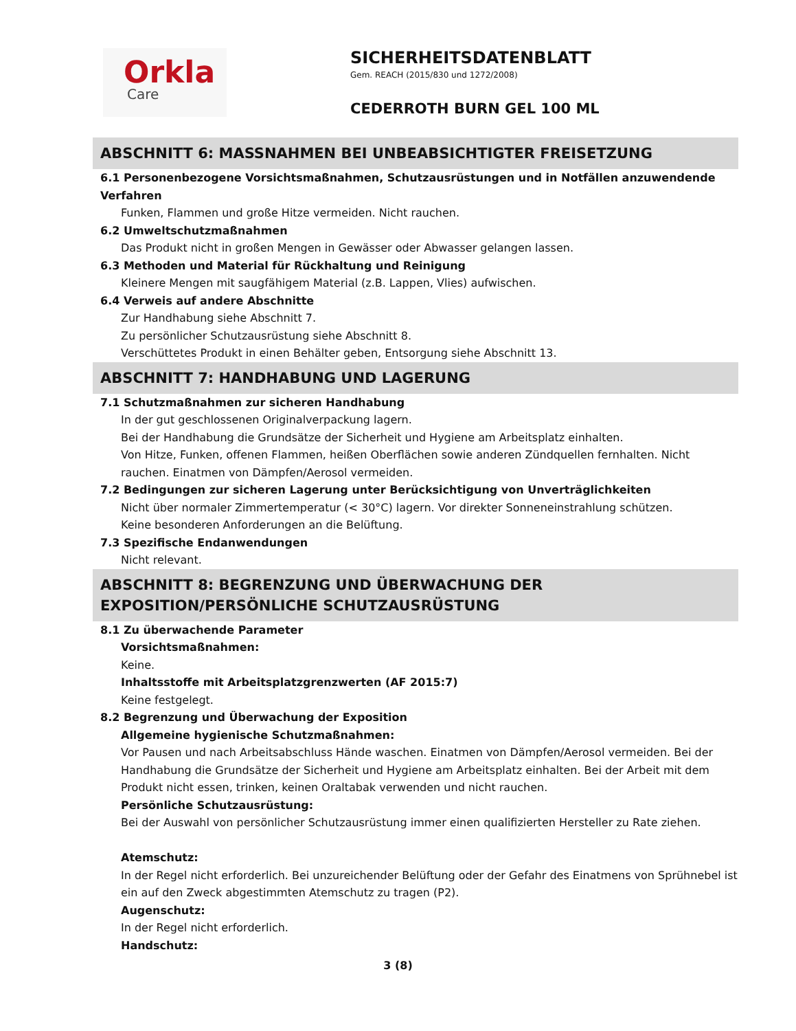Orkla
Care
SICHERHEITSDATENBLATT
Gem. REACH (2015/830 und 1272/2008)
CEDERROTH BURN GEL 100 ML
ABSCHNITT 6: MASSNAHMEN BEI UNBEABSICHTIGTER FREISETZUNG
6.1 Personenbezogene Vorsichtsmaßnahmen, Schutzausrüstungen und in Notfällen anzuwendende Verfahren
Funken, Flammen und große Hitze vermeiden. Nicht rauchen.
6.2 Umweltschutzmaßnahmen
Das Produkt nicht in großen Mengen in Gewässer oder Abwasser gelangen lassen.
6.3 Methoden und Material für Rückhaltung und Reinigung
Kleinere Mengen mit saugfähigem Material (z.B. Lappen, Vlies) aufwischen.
6.4 Verweis auf andere Abschnitte
Zur Handhabung siehe Abschnitt 7.
Zu persönlicher Schutzausrüstung siehe Abschnitt 8.
Verschüttetes Produkt in einen Behälter geben, Entsorgung siehe Abschnitt 13.
ABSCHNITT 7: HANDHABUNG UND LAGERUNG
7.1 Schutzmaßnahmen zur sicheren Handhabung
In der gut geschlossenen Originalverpackung lagern.
Bei der Handhabung die Grundsätze der Sicherheit und Hygiene am Arbeitsplatz einhalten.
Von Hitze, Funken, offenen Flammen, heißen Oberflächen sowie anderen Zündquellen fernhalten. Nicht rauchen. Einatmen von Dämpfen/Aerosol vermeiden.
7.2 Bedingungen zur sicheren Lagerung unter Berücksichtigung von Unverträglichkeiten
Nicht über normaler Zimmertemperatur (< 30°C) lagern. Vor direkter Sonneneinstrahlung schützen.
Keine besonderen Anforderungen an die Belüftung.
7.3 Spezifische Endanwendungen
Nicht relevant.
ABSCHNITT 8: BEGRENZUNG UND ÜBERWACHUNG DER EXPOSITION/PERSÖNLICHE SCHUTZAUSRÜSTUNG
8.1 Zu überwachende Parameter
Vorsichtsmaßnahmen:
Keine.
Inhaltsstoffe mit Arbeitsplatzgrenzwerten (AF 2015:7)
Keine festgelegt.
8.2 Begrenzung und Überwachung der Exposition
Allgemeine hygienische Schutzmaßnahmen:
Vor Pausen und nach Arbeitsabschluss Hände waschen. Einatmen von Dämpfen/Aerosol vermeiden. Bei der Handhabung die Grundsätze der Sicherheit und Hygiene am Arbeitsplatz einhalten. Bei der Arbeit mit dem Produkt nicht essen, trinken, keinen Oraltabak verwenden und nicht rauchen.
Persönliche Schutzausrüstung:
Bei der Auswahl von persönlicher Schutzausrüstung immer einen qualifizierten Hersteller zu Rate ziehen.
Atemschutz:
In der Regel nicht erforderlich. Bei unzureichender Belüftung oder der Gefahr des Einatmens von Sprühnebel ist ein auf den Zweck abgestimmten Atemschutz zu tragen (P2).
Augenschutz:
In der Regel nicht erforderlich.
Handschutz:
3 (8)